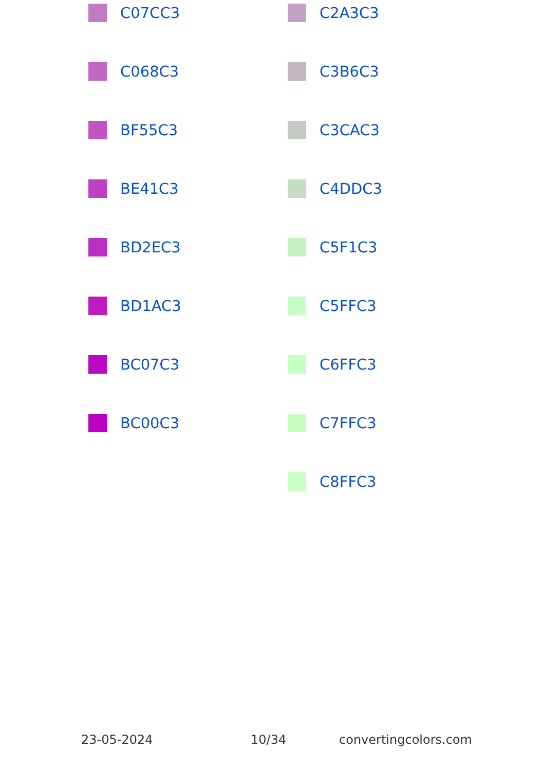C07CC3
C068C3
BF55C3
BE41C3
BD2EC3
BD1AC3
BC07C3
BC00C3
C2A3C3
C3B6C3
C3CAC3
C4DDC3
C5F1C3
C5FFC3
C6FFC3
C7FFC3
C8FFC3
23-05-2024 10/34 convertingcolors.com